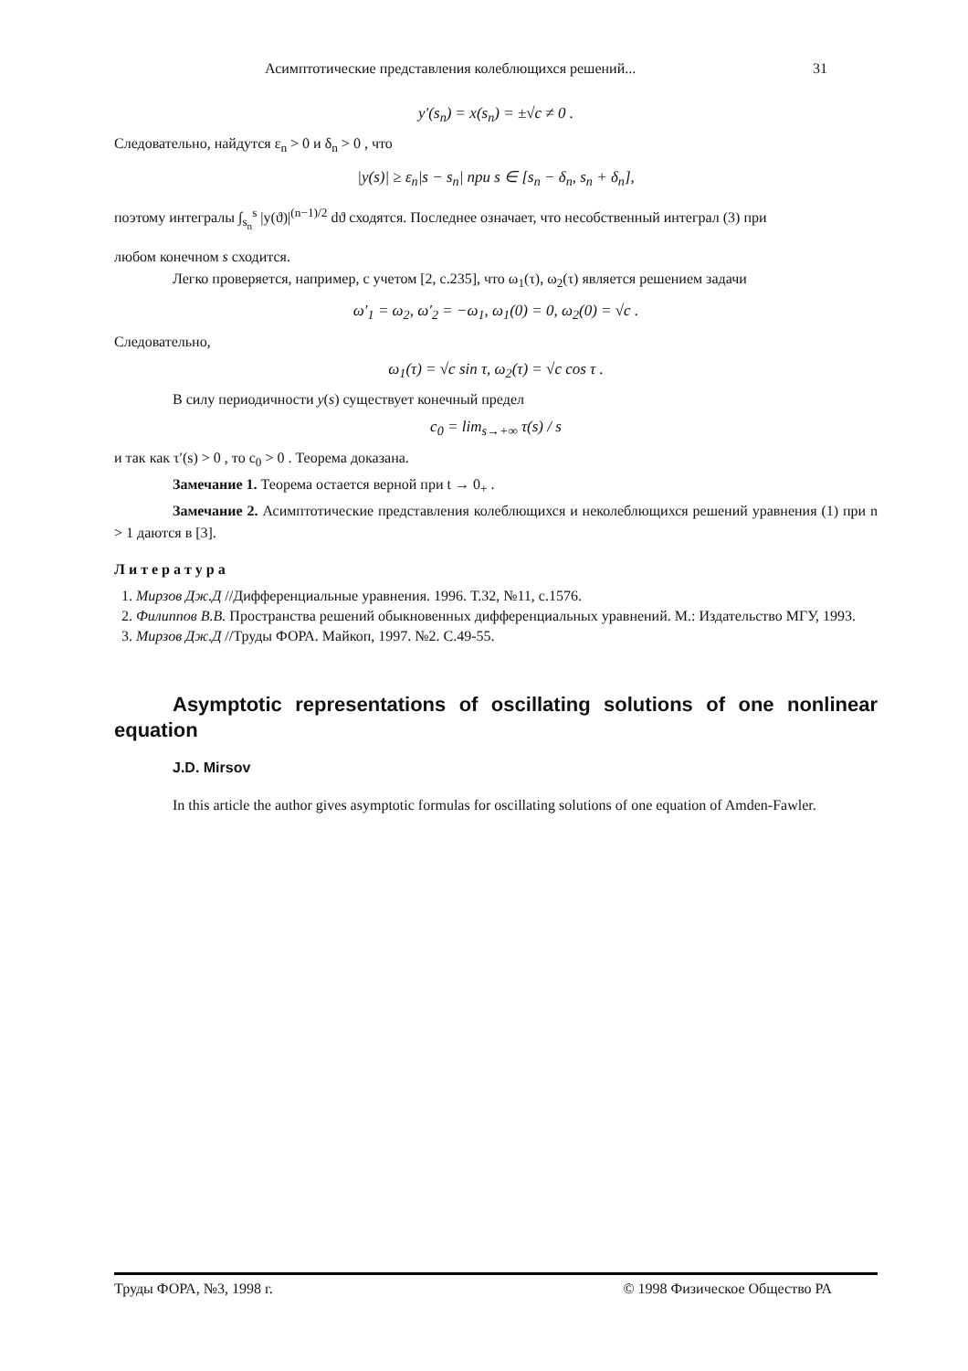Асимптотические представления колеблющихся решений... 31
y′(s<sub>n</sub>) = x(s<sub>n</sub>) = ±√c ≠ 0 .
Следовательно, найдутся ε<sub>n</sub> > 0 и δ<sub>n</sub> > 0 , что
|y(s)| ≥ ε<sub>n</sub>|s − s<sub>n</sub>| при s ∈ [s<sub>n</sub> − δ<sub>n</sub>, s<sub>n</sub> + δ<sub>n</sub>],
поэтому интегралы ∫<sub>s<sub>n</sub></sub><sup>s</sup> |y(ϑ)|<sup>(n−1)/2</sup> dϑ сходятся. Последнее означает, что несобственный интеграл (3) при
любом конечном s сходится.
Легко проверяется, например, с учетом [2, с.235], что ω<sub>1</sub>(τ), ω<sub>2</sub>(τ) является решением задачи
ω′<sub>1</sub> = ω<sub>2</sub>, ω′<sub>2</sub> = −ω<sub>1</sub>, ω<sub>1</sub>(0) = 0, ω<sub>2</sub>(0) = √c .
Следовательно,
ω<sub>1</sub>(τ) = √c sin τ, ω<sub>2</sub>(τ) = √c cos τ .
В силу периодичности y(s) существует конечный предел
c<sub>0</sub> = lim<sub>s→+∞</sub> τ(s) / s
и так как τ′(s) > 0 , то c<sub>0</sub> > 0 . Теорема доказана.
Замечание 1. Теорема остается верной при t → 0<sub>+</sub> .
Замечание 2. Асимптотические представления колеблющихся и неколеблющихся решений уравнения (1) при n > 1 даются в [3].
Л и т е р а т у р а
1. Мирзов Дж.Д //Дифференциальные уравнения. 1996. Т.32, №11, с.1576.
2. Филиппов В.В. Пространства решений обыкновенных дифференциальных уравнений. М.: Издательство МГУ, 1993.
3. Мирзов Дж.Д //Труды ФОРА. Майкоп, 1997. №2. С.49-55.
Asymptotic representations of oscillating solutions of one nonlinear equation
J.D. Mirsov
In this article the author gives asymptotic formulas for oscillating solutions of one equation of Amden-Fawler.
Труды ФОРА, №3, 1998 г. © 1998 Физическое Общество РА